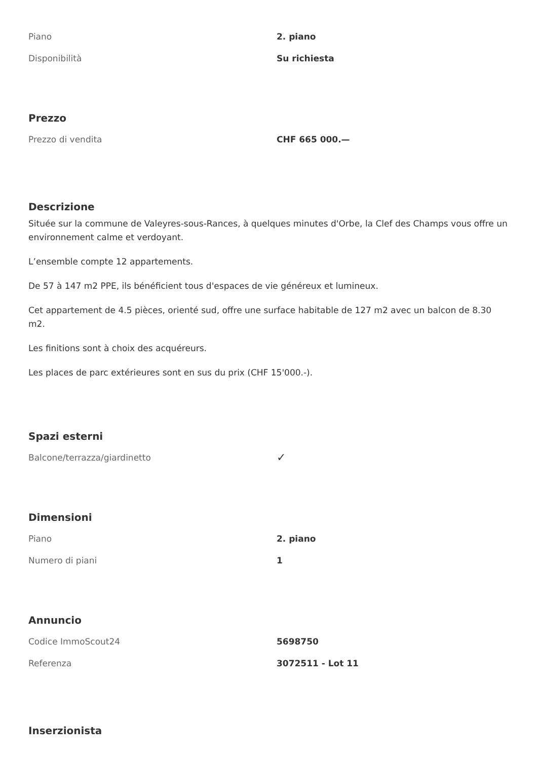| Piano | 2. piano |
| Disponibilità | Su richiesta |
Prezzo
| Prezzo di vendita | CHF 665 000.— |
Descrizione
Située sur la commune de Valeyres-sous-Rances, à quelques minutes d'Orbe, la Clef des Champs vous offre un environnement calme et verdoyant.
L’ensemble compte 12 appartements.
De 57 à 147 m2 PPE, ils bénéficient tous d'espaces de vie généreux et lumineux.
Cet appartement de 4.5 pièces, orienté sud, offre une surface habitable de 127 m2 avec un balcon de 8.30 m2.
Les finitions sont à choix des acquéreurs.
Les places de parc extérieures sont en sus du prix (CHF 15'000.-).
Spazi esterni
| Balcone/terrazza/giardinetto | ✓ |
Dimensioni
| Piano | 2. piano |
| Numero di piani | 1 |
Annuncio
| Codice ImmoScout24 | 5698750 |
| Referenza | 3072511 - Lot 11 |
Inserzionista